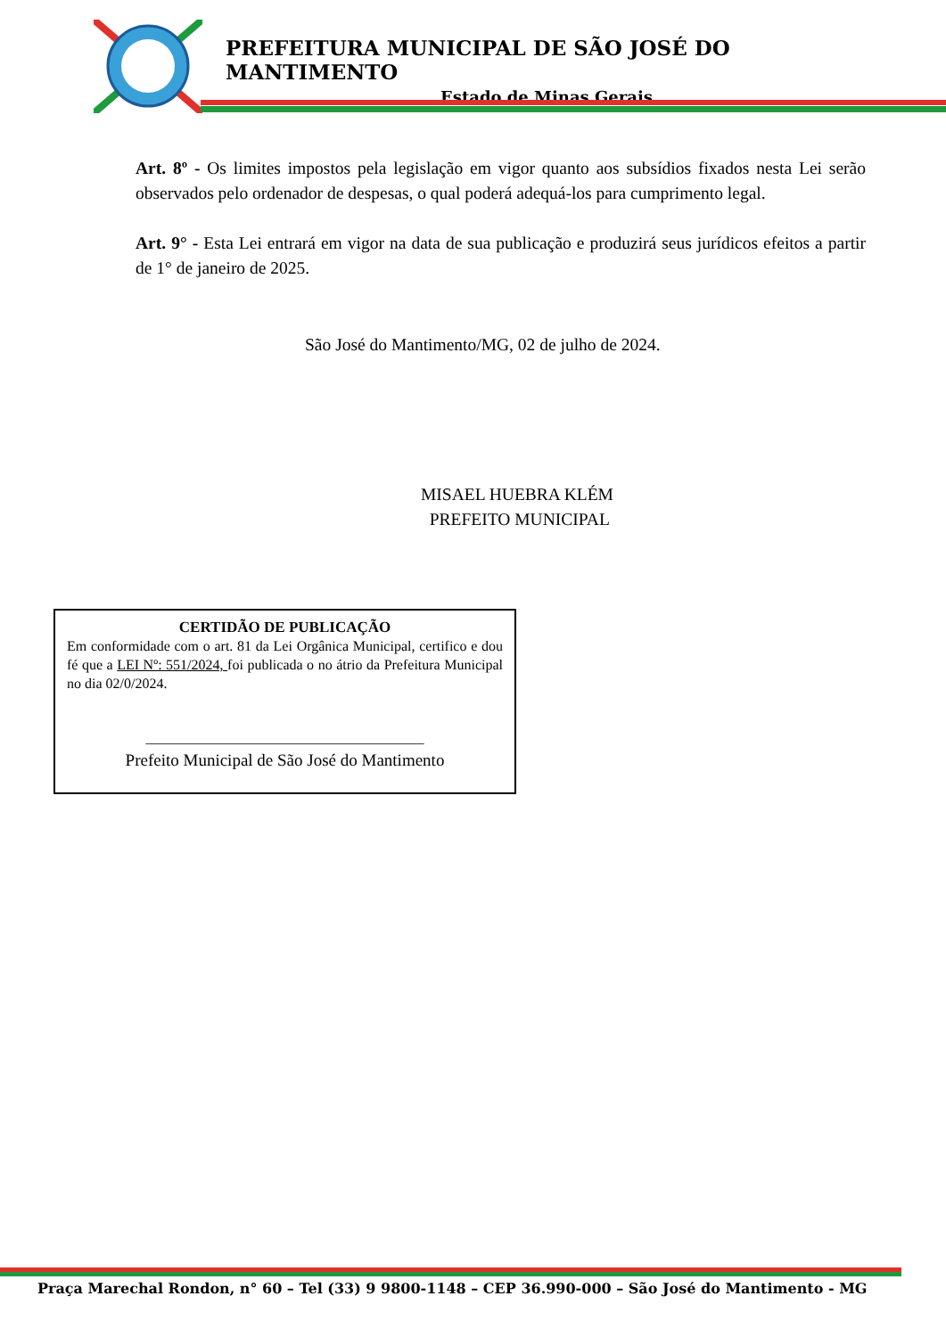PREFEITURA MUNICIPAL DE SÃO JOSÉ DO MANTIMENTO
Estado de Minas Gerais
Art. 8º - Os limites impostos pela legislação em vigor quanto aos subsídios fixados nesta Lei serão observados pelo ordenador de despesas, o qual poderá adequá-los para cumprimento legal.
Art. 9° - Esta Lei entrará em vigor na data de sua publicação e produzirá seus jurídicos efeitos a partir de 1° de janeiro de 2025.
São José do Mantimento/MG, 02 de julho de 2024.
MISAEL HUEBRA KLÉM
PREFEITO MUNICIPAL
CERTIDÃO DE PUBLICAÇÃO
Em conformidade com o art. 81 da Lei Orgânica Municipal, certifico e dou fé que a LEI Nº: 551/2024, foi publicada o no átrio da Prefeitura Municipal no dia 02/0/2024.
_______________________________________
Prefeito Municipal de São José do Mantimento
Praça Marechal Rondon, n° 60 – Tel (33) 9 9800-1148 – CEP 36.990-000 – São José do Mantimento - MG